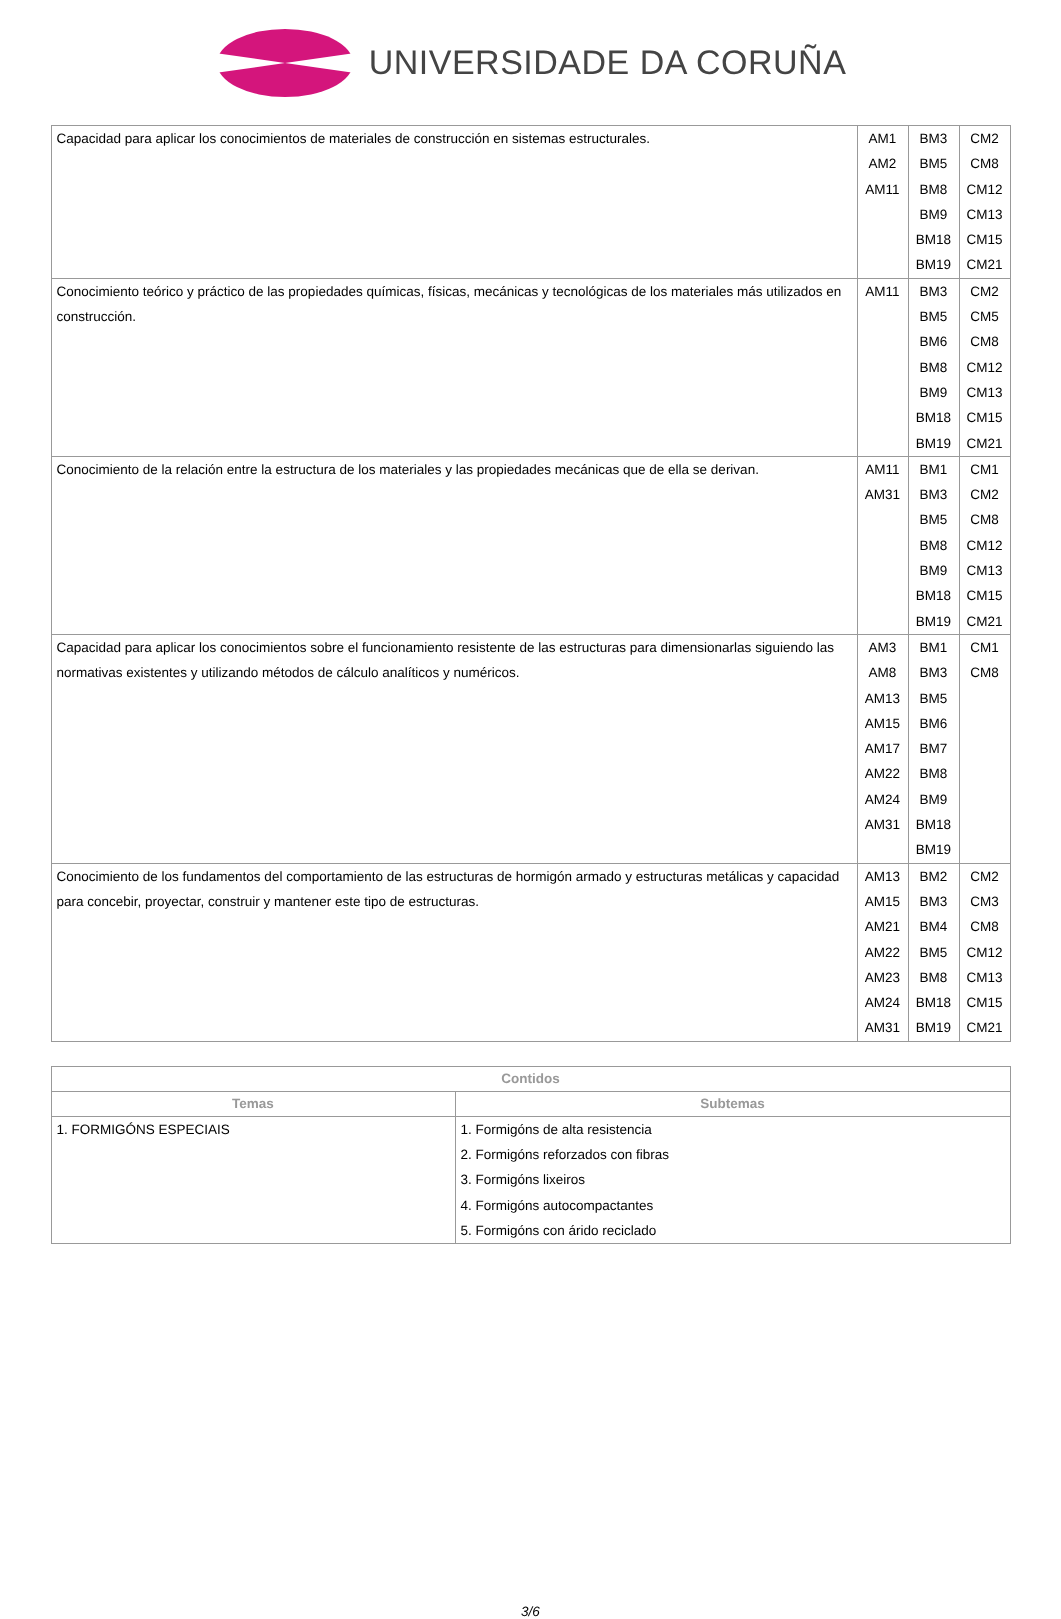UNIVERSIDADE DA CORUÑA
| Capacidad para aplicar los conocimientos de materiales de construcción en sistemas estructurales. | AM1 AM2 AM11 | BM3 BM5 BM8 BM9 BM18 BM19 | CM2 CM8 CM12 CM13 CM15 CM21 |
| Conocimiento teórico y práctico de las propiedades químicas, físicas, mecánicas y tecnológicas de los materiales más utilizados en construcción. | AM11 | BM3 BM5 BM6 BM8 BM9 BM18 BM19 | CM2 CM5 CM8 CM12 CM13 CM15 CM21 |
| Conocimiento de la relación entre la estructura de los materiales y las propiedades mecánicas que de ella se derivan. | AM11 AM31 | BM1 BM3 BM5 BM8 BM9 BM18 BM19 | CM1 CM2 CM8 CM12 CM13 CM15 CM21 |
| Capacidad para aplicar los conocimientos sobre el funcionamiento resistente de las estructuras para dimensionarlas siguiendo las normativas existentes y utilizando métodos de cálculo analíticos y numéricos. | AM3 AM8 AM13 AM15 AM17 AM22 AM24 AM31 | BM1 BM3 BM5 BM6 BM7 BM8 BM9 BM18 BM19 | CM1 CM8 |
| Conocimiento de los fundamentos del comportamiento de las estructuras de hormigón armado y estructuras metálicas y capacidad para concebir, proyectar, construir y mantener este tipo de estructuras. | AM13 AM15 AM21 AM22 AM23 AM24 AM31 | BM2 BM3 BM4 BM5 BM8 BM18 BM19 | CM2 CM3 CM8 CM12 CM13 CM15 CM21 |
| Contidos | |
| --- | --- |
| Temas | Subtemas |
| 1. FORMIGÓNS ESPECIAIS | 1. Formigóns de alta resistencia 2. Formigóns reforzados con fibras 3. Formigóns lixeiros 4. Formigóns autocompactantes 5. Formigóns con árido reciclado |
3/6